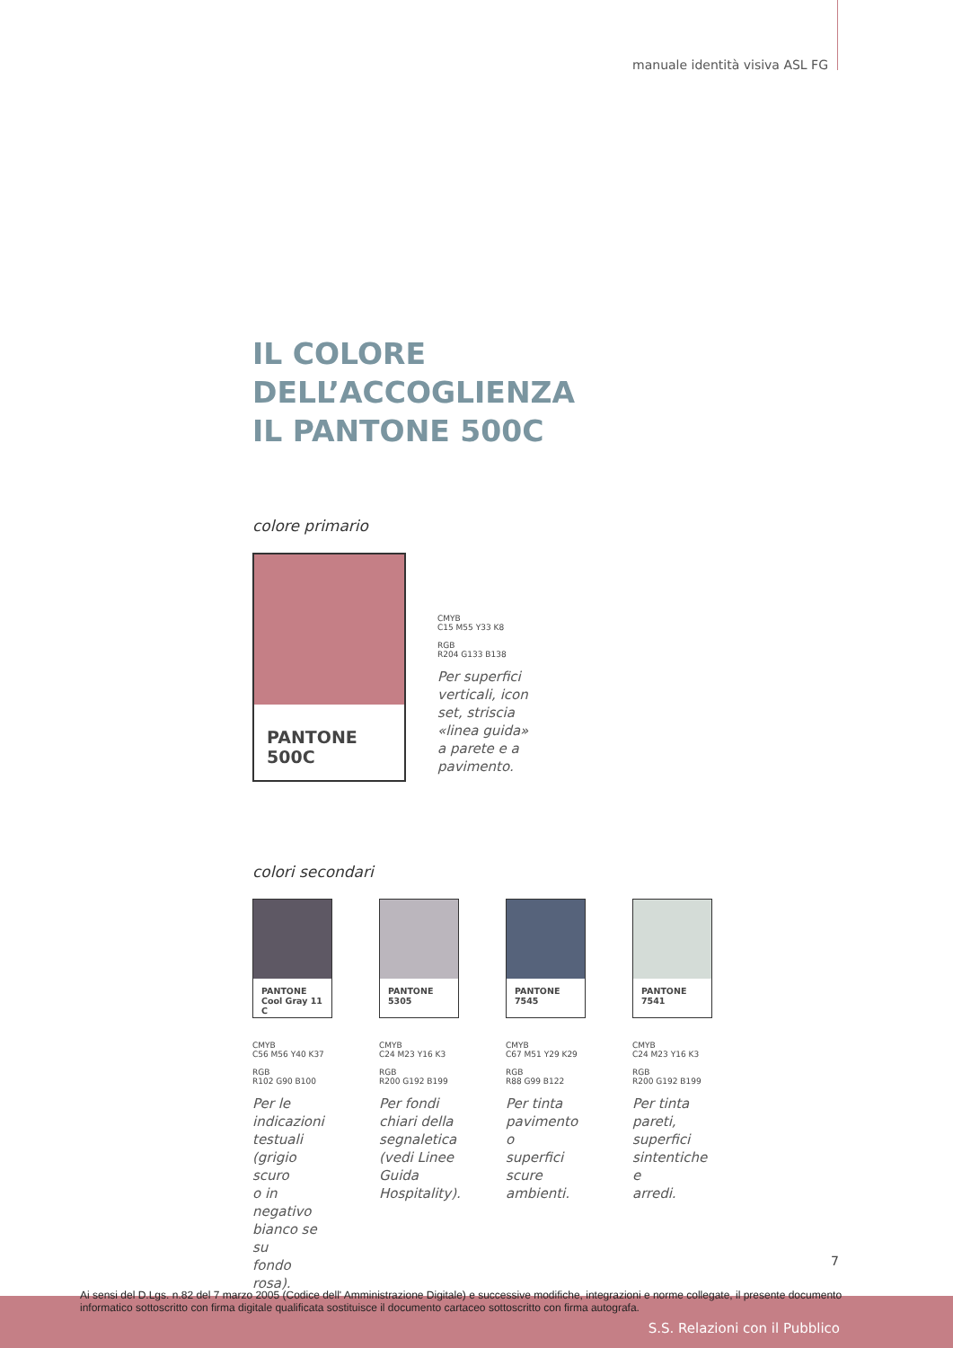manuale identità visiva ASL FG
IL COLORE DELL’ACCOGLIENZA
IL PANTONE 500C
colore primario
PANTONE 500C
CMYB
C15 M55 Y33 K8
RGB
R204 G133 B138
Per superfici
verticali, icon
set, striscia
«linea guida»
a parete e a
pavimento.
colori secondari
PANTONE
Cool Gray 11 C
CMYB
C56 M56 Y40 K37
RGB
R102 G90 B100
Per le
indicazioni
testuali
(grigio scuro
o in negativo
bianco se su
fondo rosa).
PANTONE 5305
CMYB
C24 M23 Y16 K3
RGB
R200 G192 B199
Per fondi
chiari della
segnaletica
(vedi Linee
Guida
Hospitality).
PANTONE 7545
CMYB
C67 M51 Y29 K29
RGB
R88 G99 B122
Per tinta
pavimento o
superfici
scure
ambienti.
PANTONE 7541
CMYB
C24 M23 Y16 K3
RGB
R200 G192 B199
Per tinta
pareti,
superfici
sintentiche e
arredi.
7
Ai sensi del D.Lgs. n.82 del 7 marzo 2005 (Codice dell' Amministrazione Digitale) e successive modifiche, integrazioni e norme collegate, il presente documento informatico sottoscritto con firma digitale qualificata sostituisce il documento cartaceo sottoscritto con firma autografa.
S.S. Relazioni con il Pubblico